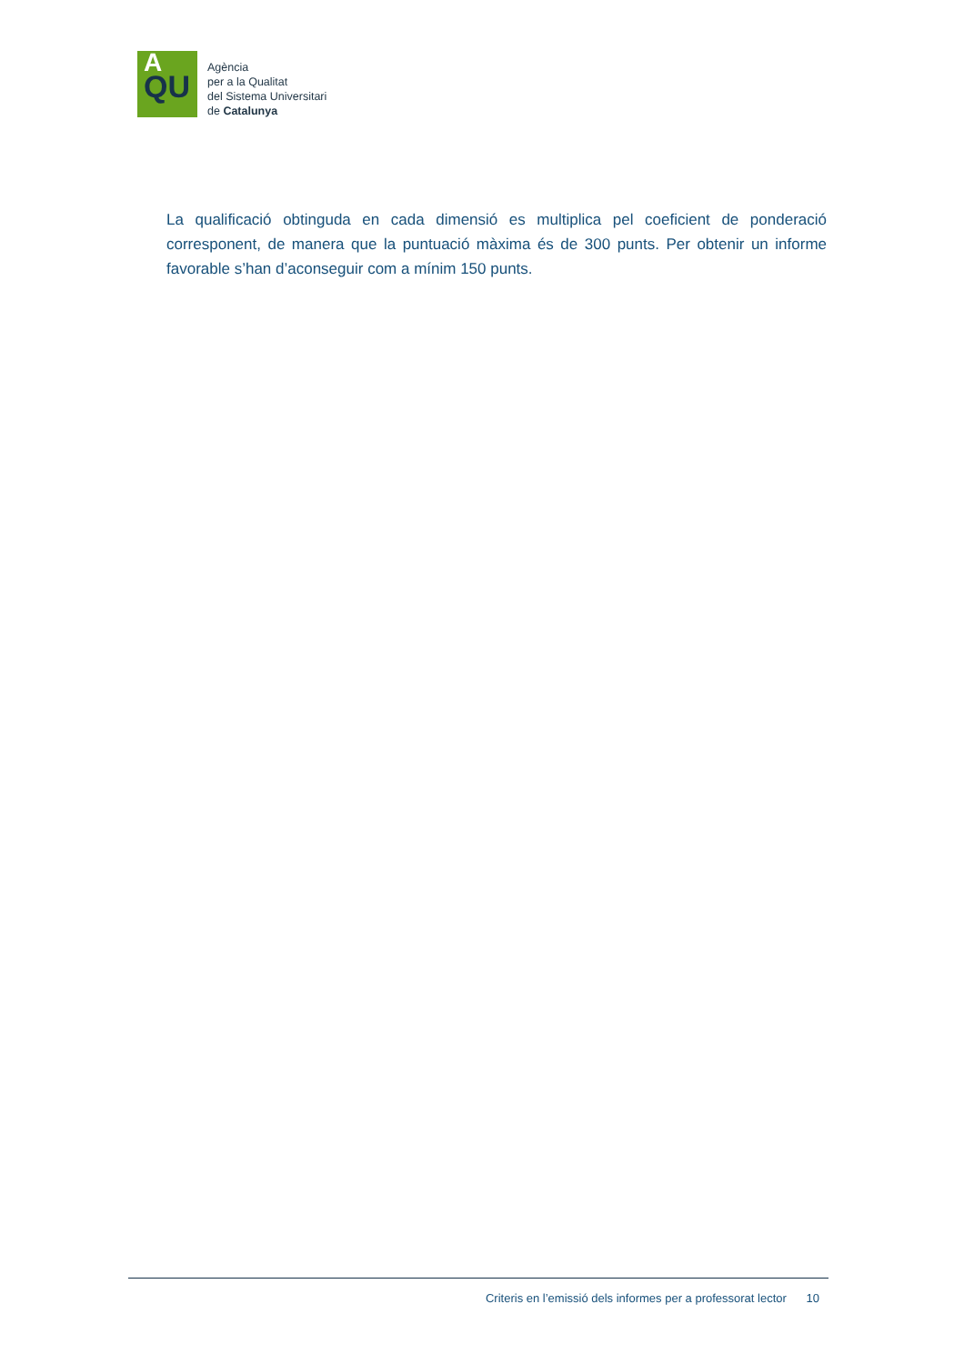A
QU
Agència
per a la Qualitat
del Sistema Universitari
de Catalunya
La qualificació obtinguda en cada dimensió es multiplica pel coeficient de ponderació corresponent, de manera que la puntuació màxima és de 300 punts. Per obtenir un informe favorable s’han d’aconseguir com a mínim 150 punts.
Criteris en l’emissió dels informes per a professorat lector 10